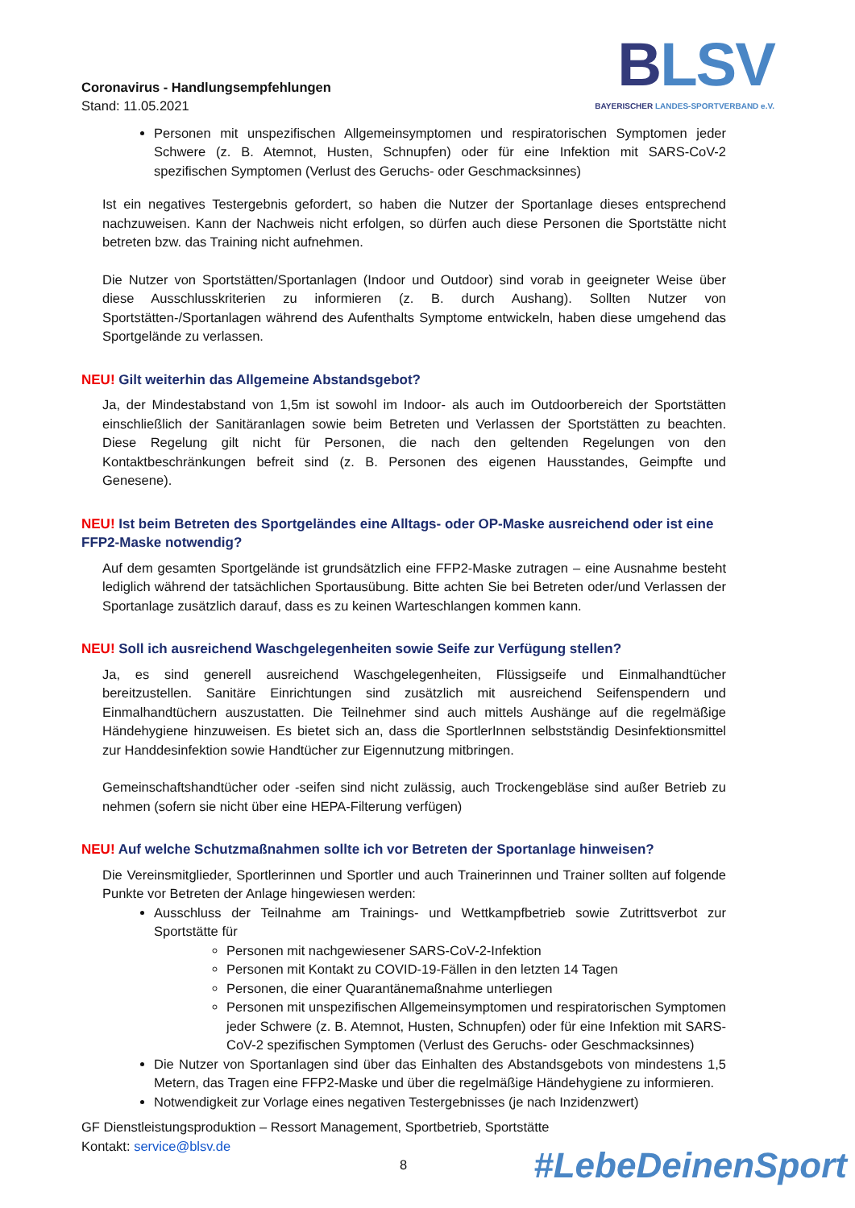Coronavirus - Handlungsempfehlungen
Stand: 11.05.2021
BLSV
BAYERISCHER LANDES-SPORTVERBAND e.V.
Personen mit unspezifischen Allgemeinsymptomen und respiratorischen Symptomen jeder Schwere (z. B. Atemnot, Husten, Schnupfen) oder für eine Infektion mit SARS-CoV-2 spezifischen Symptomen (Verlust des Geruchs- oder Geschmacksinnes)
Ist ein negatives Testergebnis gefordert, so haben die Nutzer der Sportanlage dieses entsprechend nachzuweisen. Kann der Nachweis nicht erfolgen, so dürfen auch diese Personen die Sportstätte nicht betreten bzw. das Training nicht aufnehmen.
Die Nutzer von Sportstätten/Sportanlagen (Indoor und Outdoor) sind vorab in geeigneter Weise über diese Ausschlusskriterien zu informieren (z. B. durch Aushang). Sollten Nutzer von Sportstätten-/Sportanlagen während des Aufenthalts Symptome entwickeln, haben diese umgehend das Sportgelände zu verlassen.
NEU! Gilt weiterhin das Allgemeine Abstandsgebot?
Ja, der Mindestabstand von 1,5m ist sowohl im Indoor- als auch im Outdoorbereich der Sportstätten einschließlich der Sanitäranlagen sowie beim Betreten und Verlassen der Sportstätten zu beachten. Diese Regelung gilt nicht für Personen, die nach den geltenden Regelungen von den Kontaktbeschränkungen befreit sind (z. B. Personen des eigenen Hausstandes, Geimpfte und Genesene).
NEU! Ist beim Betreten des Sportgeländes eine Alltags- oder OP-Maske ausreichend oder ist eine FFP2-Maske notwendig?
Auf dem gesamten Sportgelände ist grundsätzlich eine FFP2-Maske zutragen – eine Ausnahme besteht lediglich während der tatsächlichen Sportausübung. Bitte achten Sie bei Betreten oder/und Verlassen der Sportanlage zusätzlich darauf, dass es zu keinen Warteschlangen kommen kann.
NEU! Soll ich ausreichend Waschgelegenheiten sowie Seife zur Verfügung stellen?
Ja, es sind generell ausreichend Waschgelegenheiten, Flüssigseife und Einmalhandtücher bereitzustellen. Sanitäre Einrichtungen sind zusätzlich mit ausreichend Seifenspendern und Einmalhandtüchern auszustatten. Die Teilnehmer sind auch mittels Aushänge auf die regelmäßige Händehygiene hinzuweisen. Es bietet sich an, dass die SportlerInnen selbstständig Desinfektionsmittel zur Handdesinfektion sowie Handtücher zur Eigennutzung mitbringen.
Gemeinschaftshandtücher oder -seifen sind nicht zulässig, auch Trockengebläse sind außer Betrieb zu nehmen (sofern sie nicht über eine HEPA-Filterung verfügen)
NEU! Auf welche Schutzmaßnahmen sollte ich vor Betreten der Sportanlage hinweisen?
Die Vereinsmitglieder, Sportlerinnen und Sportler und auch Trainerinnen und Trainer sollten auf folgende Punkte vor Betreten der Anlage hingewiesen werden:
Ausschluss der Teilnahme am Trainings- und Wettkampfbetrieb sowie Zutrittsverbot zur Sportstätte für
Personen mit nachgewiesener SARS-CoV-2-Infektion
Personen mit Kontakt zu COVID-19-Fällen in den letzten 14 Tagen
Personen, die einer Quarantänemaßnahme unterliegen
Personen mit unspezifischen Allgemeinsymptomen und respiratorischen Symptomen jeder Schwere (z. B. Atemnot, Husten, Schnupfen) oder für eine Infektion mit SARS-CoV-2 spezifischen Symptomen (Verlust des Geruchs- oder Geschmacksinnes)
Die Nutzer von Sportanlagen sind über das Einhalten des Abstandsgebots von mindestens 1,5 Metern, das Tragen eine FFP2-Maske und über die regelmäßige Händehygiene zu informieren.
Notwendigkeit zur Vorlage eines negativen Testergebnisses (je nach Inzidenzwert)
GF Dienstleistungsproduktion – Ressort Management, Sportbetrieb, Sportstätte
Kontakt: service@blsv.de
8 #LebeDeinenSport